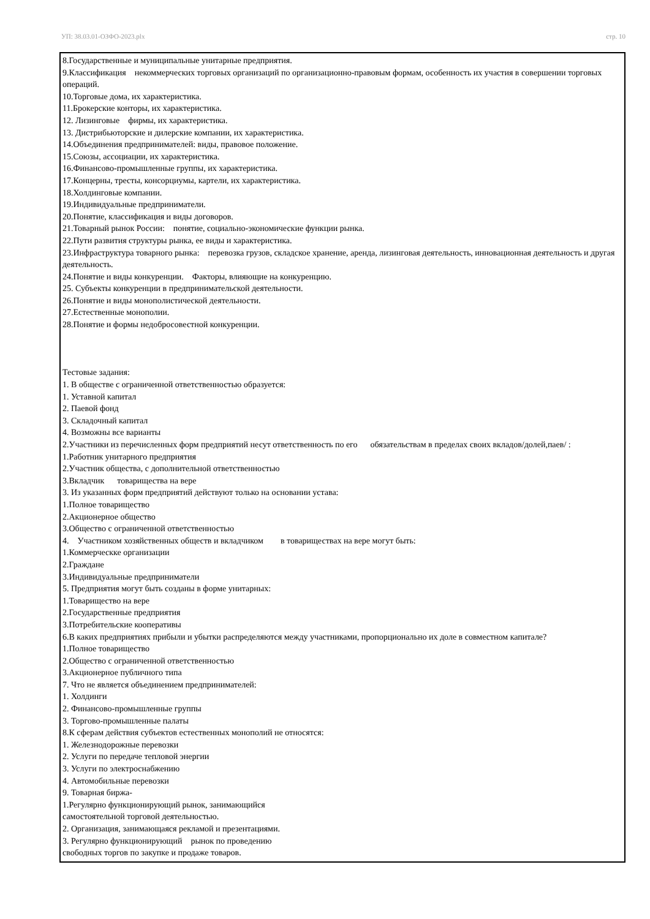УП: 38.03.01-ОЗФО-2023.plx стр. 10
8.Государственные и муниципальные унитарные предприятия.
9.Классификация некоммерческих торговых организаций по организационно-правовым формам, особенность их участия в совершении торговых операций.
10.Торговые дома, их характеристика.
11.Брокерские конторы, их характеристика.
12. Лизинговые фирмы, их характеристика.
13. Дистрибьюторские и дилерские компании, их характеристика.
14.Объединения предпринимателей: виды, правовое положение.
15.Союзы, ассоциации, их характеристика.
16.Финансово-промышленные группы, их характеристика.
17.Концерны, тресты, консорциумы, картели, их характеристика.
18.Холдинговые компании.
19.Индивидуальные предприниматели.
20.Понятие, классификация и виды договоров.
21.Товарный рынок России: понятие, социально-экономические функции рынка.
22.Пути развития структуры рынка, ее виды и характеристика.
23.Инфраструктура товарного рынка: перевозка грузов, складское хранение, аренда, лизинговая деятельность, инновационная деятельность и другая деятельность.
24.Понятие и виды конкуренции. Факторы, влияющие на конкуренцию.
25. Субъекты конкуренции в предпринимательской деятельности.
26.Понятие и виды монополистической деятельности.
27.Естественные монополии.
28.Понятие и формы недобросовестной конкуренции.
Тестовые задания:
1. В обществе с ограниченной ответственностью образуется:
1. Уставной капитал
2. Паевой фонд
3. Складочный капитал
4. Возможны все варианты
2.Участники из перечисленных форм предприятий несут ответственность по его обязательствам в пределах своих вкладов/долей,паев/ :
1.Работник унитарного предприятия
2.Участник общества, с дополнительной ответственностью
3.Вкладчик товарищества на вере
3. Из указанных форм предприятий действуют только на основании устава:
1.Полное товарищество
2.Акционерное общество
3.Общество с ограниченной ответственностью
4. Участником хозяйственных обществ и вкладчиком в товариществах на вере могут быть:
1.Коммерческке организации
2.Граждане
3.Индивидуальные предприниматели
5. Предприятия могут быть созданы в форме унитарных:
1.Товарищество на вере
2.Государственные предприятия
3.Потребительские кооперативы
6.В каких предприятиях прибыли и убытки распределяются между участниками, пропорционально их доле в совместном капитале?
1.Полное товарищество
2.Общество с ограниченной ответственностью
3.Акционерное публичного типа
7. Что не является объединением предпринимателей:
1. Холдинги
2. Финансово-промышленные группы
3. Торгово-промышленные палаты
8.К сферам действия субъектов естественных монополий не относятся:
1. Железнодорожные перевозки
2. Услуги по передаче тепловой энергии
3. Услуги по электроснабжению
4. Автомобильные перевозки
9. Товарная биржа-
1.Регулярно функционирующий рынок, занимающийся
самостоятельной торговой деятельностью.
2. Организация, занимающаяся рекламой и презентациями.
3. Регулярно функционирующий рынок по проведению
свободных торгов по закупке и продаже товаров.